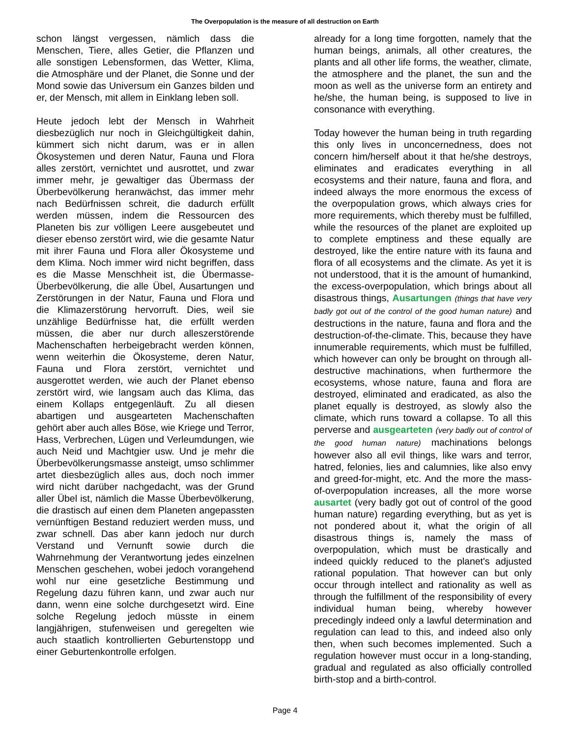The Overpopulation is the measure of all destruction on Earth
schon längst vergessen, nämlich dass die Menschen, Tiere, alles Getier, die Pflanzen und alle sonstigen Lebensformen, das Wetter, Klima, die Atmosphäre und der Planet, die Sonne und der Mond sowie das Universum ein Ganzes bilden und er, der Mensch, mit allem in Einklang leben soll.
Heute jedoch lebt der Mensch in Wahrheit diesbezüglich nur noch in Gleichgültigkeit dahin, kümmert sich nicht darum, was er in allen Ökosystemen und deren Natur, Fauna und Flora alles zerstört, vernichtet und ausrottet, und zwar immer mehr, je gewaltiger das Übermass der Überbevölkerung heranwächst, das immer mehr nach Bedürfnissen schreit, die dadurch erfüllt werden müssen, indem die Ressourcen des Planeten bis zur völligen Leere ausgebeutet und dieser ebenso zerstört wird, wie die gesamte Natur mit ihrer Fauna und Flora aller Ökosysteme und dem Klima. Noch immer wird nicht begriffen, dass es die Masse Menschheit ist, die Übermasse-Überbevölkerung, die alle Übel, Ausartungen und Zerstörungen in der Natur, Fauna und Flora und die Klimazerstörung hervorruft. Dies, weil sie unzählige Bedürfnisse hat, die erfüllt werden müssen, die aber nur durch alleszerstörende Machenschaften herbeigebracht werden können, wenn weiterhin die Ökosysteme, deren Natur, Fauna und Flora zerstört, vernichtet und ausgerottet werden, wie auch der Planet ebenso zerstört wird, wie langsam auch das Klima, das einem Kollaps entgegenläuft. Zu all diesen abartigen und ausgearteten Machenschaften gehört aber auch alles Böse, wie Kriege und Terror, Hass, Verbrechen, Lügen und Verleumdungen, wie auch Neid und Machtgier usw. Und je mehr die Überbevölkerungsmasse ansteigt, umso schlimmer artet diesbezüglich alles aus, doch noch immer wird nicht darüber nachgedacht, was der Grund aller Übel ist, nämlich die Masse Überbevölkerung, die drastisch auf einen dem Planeten angepassten vernünftigen Bestand reduziert werden muss, und zwar schnell. Das aber kann jedoch nur durch Verstand und Vernunft sowie durch die Wahrnehmung der Verantwortung jedes einzelnen Menschen geschehen, wobei jedoch vorangehend wohl nur eine gesetzliche Bestimmung und Regelung dazu führen kann, und zwar auch nur dann, wenn eine solche durchgesetzt wird. Eine solche Regelung jedoch müsste in einem langjährigen, stufenweisen und geregelten wie auch staatlich kontrollierten Geburtenstopp und einer Geburtenkontrolle erfolgen.
already for a long time forgotten, namely that the human beings, animals, all other creatures, the plants and all other life forms, the weather, climate, the atmosphere and the planet, the sun and the moon as well as the universe form an entirety and he/she, the human being, is supposed to live in consonance with everything.
Today however the human being in truth regarding this only lives in unconcernedness, does not concern him/herself about it that he/she destroys, eliminates and eradicates everything in all ecosystems and their nature, fauna and flora, and indeed always the more enormous the excess of the overpopulation grows, which always cries for more requirements, which thereby must be fulfilled, while the resources of the planet are exploited up to complete emptiness and these equally are destroyed, like the entire nature with its fauna and flora of all ecosystems and the climate. As yet it is not understood, that it is the amount of humankind, the excess-overpopulation, which brings about all disastrous things, Ausartungen (things that have very badly got out of the control of the good human nature) and destructions in the nature, fauna and flora and the destruction-of-the-climate. This, because they have innumerable requirements, which must be fulfilled, which however can only be brought on through all-destructive machinations, when furthermore the ecosystems, whose nature, fauna and flora are destroyed, eliminated and eradicated, as also the planet equally is destroyed, as slowly also the climate, which runs toward a collapse. To all this perverse and ausgearteten (very badly out of control of the good human nature) machinations belongs however also all evil things, like wars and terror, hatred, felonies, lies and calumnies, like also envy and greed-for-might, etc. And the more the mass-of-overpopulation increases, all the more worse ausartet (very badly got out of control of the good human nature) regarding everything, but as yet is not pondered about it, what the origin of all disastrous things is, namely the mass of overpopulation, which must be drastically and indeed quickly reduced to the planet's adjusted rational population. That however can but only occur through intellect and rationality as well as through the fulfillment of the responsibility of every individual human being, whereby however precedingly indeed only a lawful determination and regulation can lead to this, and indeed also only then, when such becomes implemented. Such a regulation however must occur in a long-standing, gradual and regulated as also officially controlled birth-stop and a birth-control.
Page 4